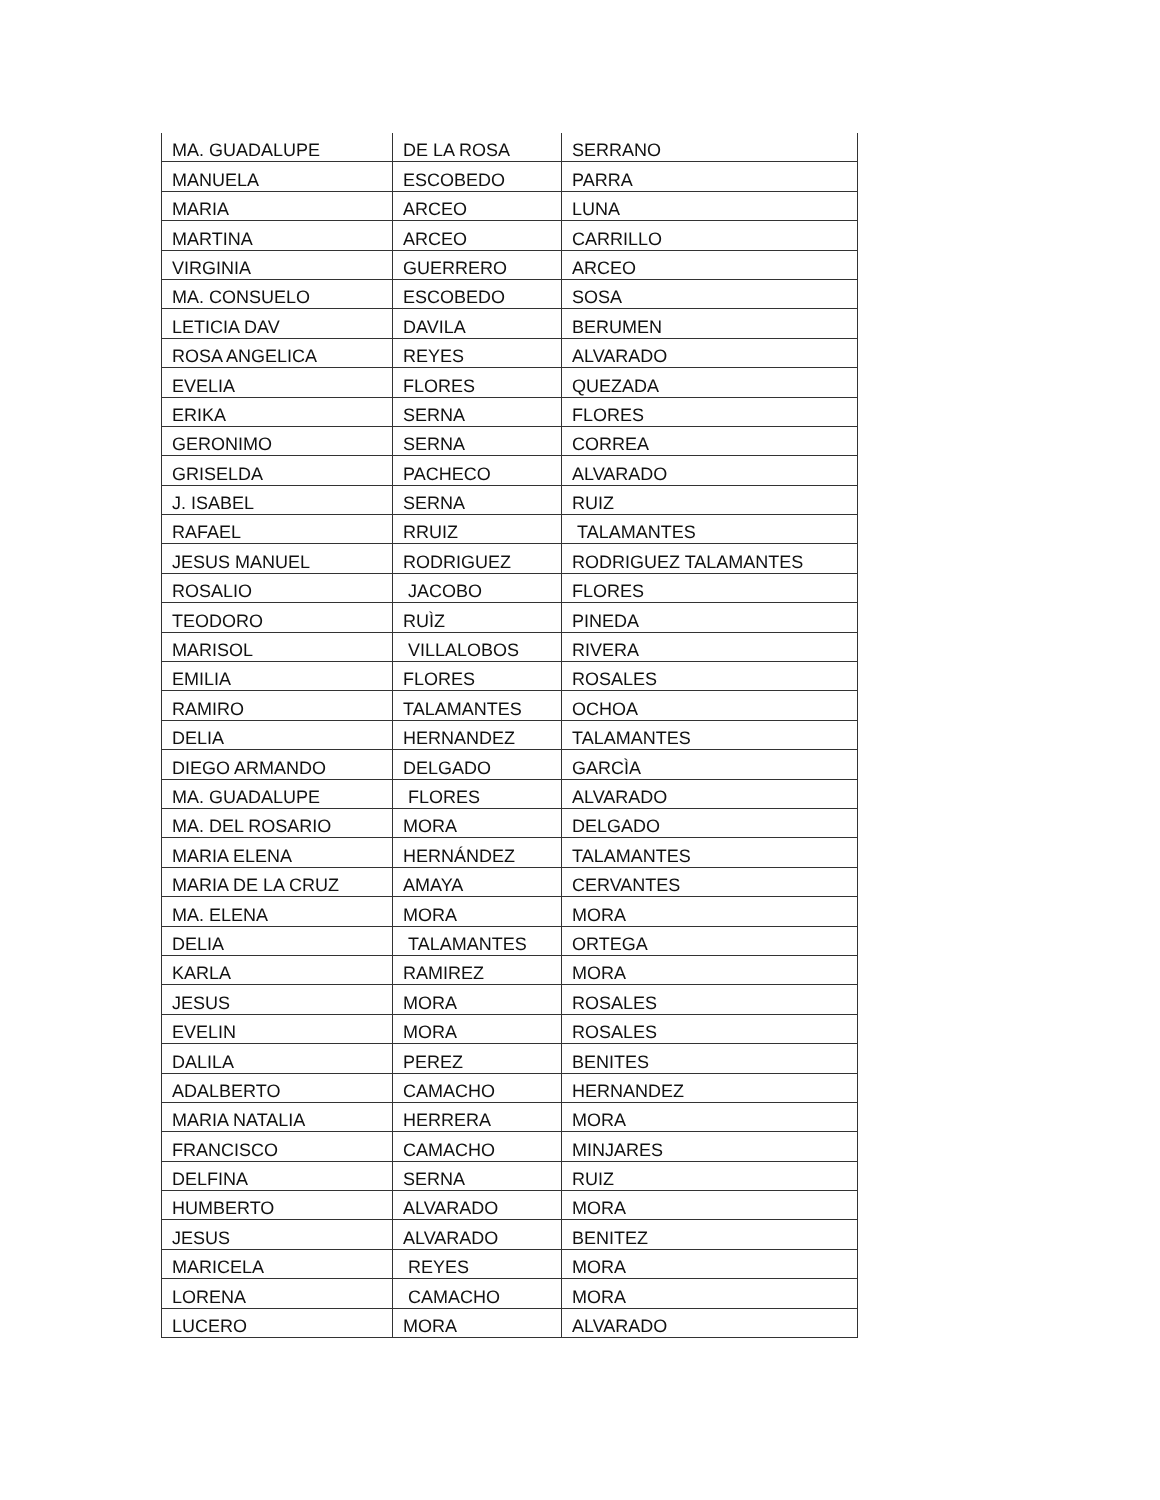| MA. GUADALUPE | DE LA ROSA | SERRANO |
| MANUELA | ESCOBEDO | PARRA |
| MARIA | ARCEO | LUNA |
| MARTINA | ARCEO | CARRILLO |
| VIRGINIA | GUERRERO | ARCEO |
| MA. CONSUELO | ESCOBEDO | SOSA |
| LETICIA DAV | DAVILA | BERUMEN |
| ROSA ANGELICA | REYES | ALVARADO |
| EVELIA | FLORES | QUEZADA |
| ERIKA | SERNA | FLORES |
| GERONIMO | SERNA | CORREA |
| GRISELDA | PACHECO | ALVARADO |
| J. ISABEL | SERNA | RUIZ |
| RAFAEL | RRUIZ | TALAMANTES |
| JESUS MANUEL | RODRIGUEZ | RODRIGUEZ TALAMANTES |
| ROSALIO | JACOBO | FLORES |
| TEODORO | RUÌZ | PINEDA |
| MARISOL | VILLALOBOS | RIVERA |
| EMILIA | FLORES | ROSALES |
| RAMIRO | TALAMANTES | OCHOA |
| DELIA | HERNANDEZ | TALAMANTES |
| DIEGO ARMANDO | DELGADO | GARCÌA |
| MA. GUADALUPE | FLORES | ALVARADO |
| MA. DEL ROSARIO | MORA | DELGADO |
| MARIA ELENA | HERNÁNDEZ | TALAMANTES |
| MARIA DE LA CRUZ | AMAYA | CERVANTES |
| MA. ELENA | MORA | MORA |
| DELIA | TALAMANTES | ORTEGA |
| KARLA | RAMIREZ | MORA |
| JESUS | MORA | ROSALES |
| EVELIN | MORA | ROSALES |
| DALILA | PEREZ | BENITES |
| ADALBERTO | CAMACHO | HERNANDEZ |
| MARIA NATALIA | HERRERA | MORA |
| FRANCISCO | CAMACHO | MINJARES |
| DELFINA | SERNA | RUIZ |
| HUMBERTO | ALVARADO | MORA |
| JESUS | ALVARADO | BENITEZ |
| MARICELA | REYES | MORA |
| LORENA | CAMACHO | MORA |
| LUCERO | MORA | ALVARADO |